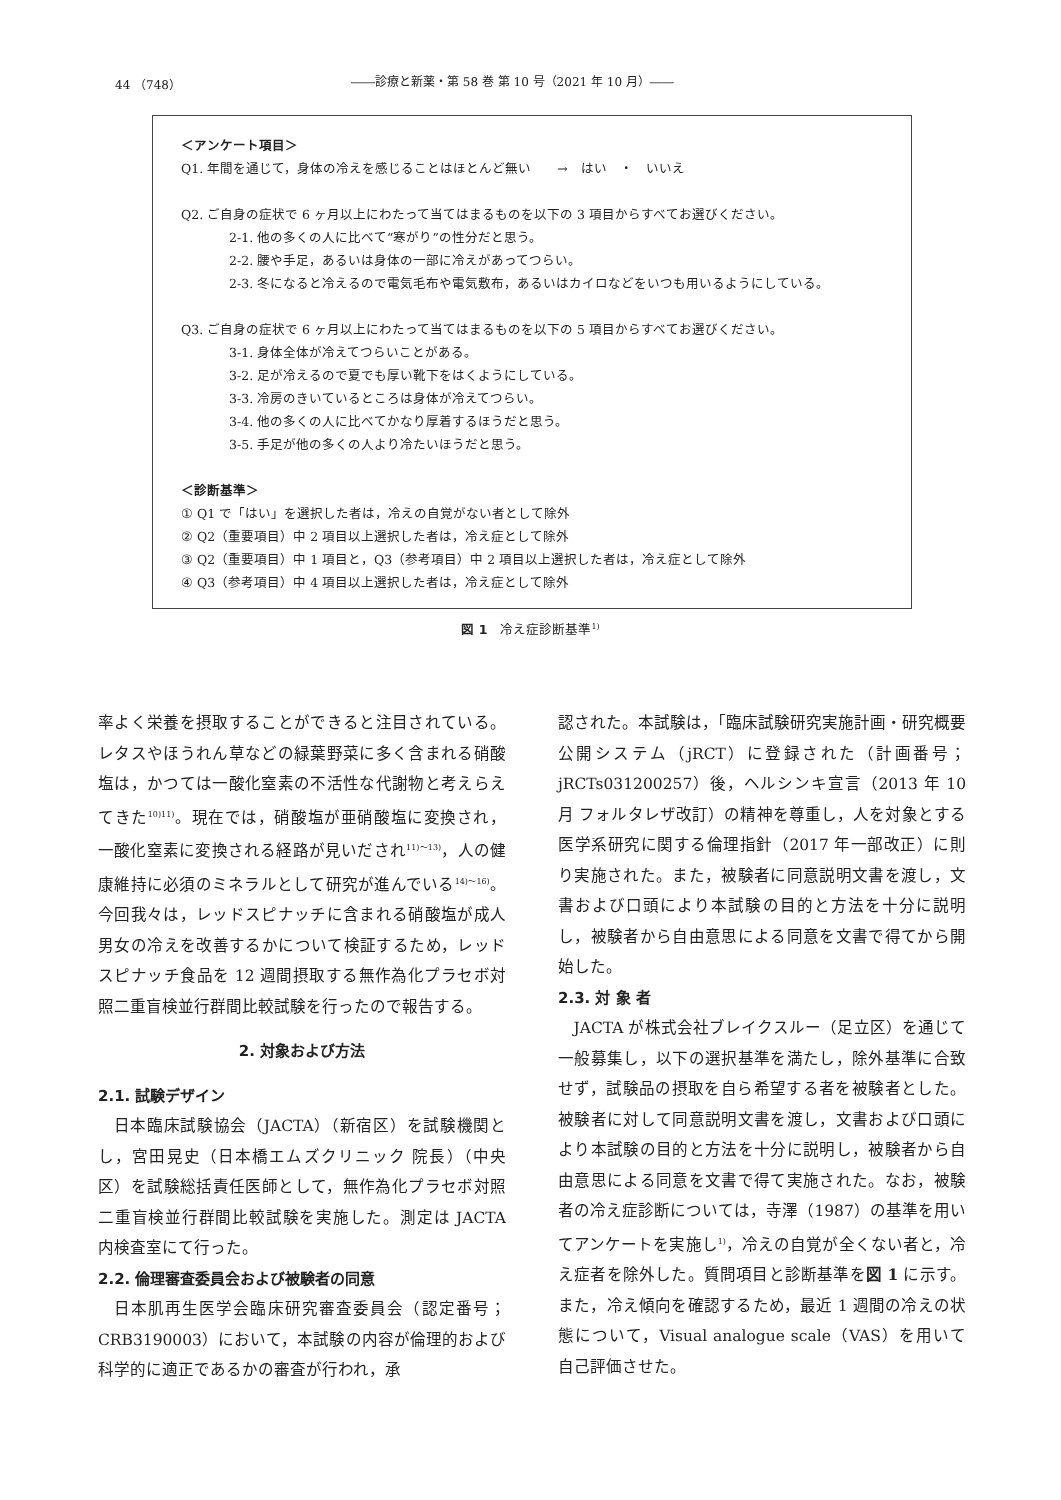44 （748） ――診療と新薬・第 58 巻 第 10 号（2021 年 10 月）――
＜アンケート項目＞
Q1. 年間を通じて，身体の冷えを感じることはほとんど無い　　→　はい　・　いいえ
Q2. ご自身の症状で 6 ヶ月以上にわたって当てはまるものを以下の 3 項目からすべてお選びください。
2-1. 他の多くの人に比べて“寒がり”の性分だと思う。
2-2. 腰や手足，あるいは身体の一部に冷えがあってつらい。
2-3. 冬になると冷えるので電気毛布や電気敷布，あるいはカイロなどをいつも用いるようにしている。
Q3. ご自身の症状で 6 ヶ月以上にわたって当てはまるものを以下の 5 項目からすべてお選びください。
3-1. 身体全体が冷えてつらいことがある。
3-2. 足が冷えるので夏でも厚い靴下をはくようにしている。
3-3. 冷房のきいているところは身体が冷えてつらい。
3-4. 他の多くの人に比べてかなり厚着するほうだと思う。
3-5. 手足が他の多くの人より冷たいほうだと思う。
＜診断基準＞
① Q1 で「はい」を選択した者は，冷えの自覚がない者として除外
② Q2（重要項目）中 2 項目以上選択した者は，冷え症として除外
③ Q2（重要項目）中 1 項目と，Q3（参考項目）中 2 項目以上選択した者は，冷え症として除外
④ Q3（参考項目）中 4 項目以上選択した者は，冷え症として除外
図 1　冷え症診断基準<sup>1)</sup>
率よく栄養を摂取することができると注目されている。レタスやほうれん草などの緑葉野菜に多く含まれる硝酸塩は，かつては一酸化窒素の不活性な代謝物と考えらえてきた<sup>10)11)</sup>。現在では，硝酸塩が亜硝酸塩に変換され，一酸化窒素に変換される経路が見いだされ<sup>11)～13)</sup>，人の健康維持に必須のミネラルとして研究が進んでいる<sup>14)～16)</sup>。今回我々は，レッドスピナッチに含まれる硝酸塩が成人男女の冷えを改善するかについて検証するため，レッドスピナッチ食品を 12 週間摂取する無作為化プラセボ対照二重盲検並行群間比較試験を行ったので報告する。
2. 対象および方法
2.1. 試験デザイン
日本臨床試験協会（JACTA）（新宿区）を試験機関とし，宮田晃史（日本橋エムズクリニック 院長）（中央区）を試験総括責任医師として，無作為化プラセボ対照二重盲検並行群間比較試験を実施した。測定は JACTA 内検査室にて行った。
2.2. 倫理審査委員会および被験者の同意
日本肌再生医学会臨床研究審査委員会（認定番号；CRB3190003）において，本試験の内容が倫理的および科学的に適正であるかの審査が行われ，承
認された。本試験は，「臨床試験研究実施計画・研究概要公開システム（jRCT）に登録された（計画番号；jRCTs031200257）後，ヘルシンキ宣言（2013 年 10 月 フォルタレザ改訂）の精神を尊重し，人を対象とする医学系研究に関する倫理指針（2017 年一部改正）に則り実施された。また，被験者に同意説明文書を渡し，文書および口頭により本試験の目的と方法を十分に説明し，被験者から自由意思による同意を文書で得てから開始した。
2.3. 対 象 者
JACTA が株式会社ブレイクスルー（足立区）を通じて一般募集し，以下の選択基準を満たし，除外基準に合致せず，試験品の摂取を自ら希望する者を被験者とした。被験者に対して同意説明文書を渡し，文書および口頭により本試験の目的と方法を十分に説明し，被験者から自由意思による同意を文書で得て実施された。なお，被験者の冷え症診断については，寺澤（1987）の基準を用いてアンケートを実施し<sup>1)</sup>，冷えの自覚が全くない者と，冷え症者を除外した。質問項目と診断基準を図 1 に示す。また，冷え傾向を確認するため，最近 1 週間の冷えの状態について，Visual analogue scale（VAS）を用いて自己評価させた。